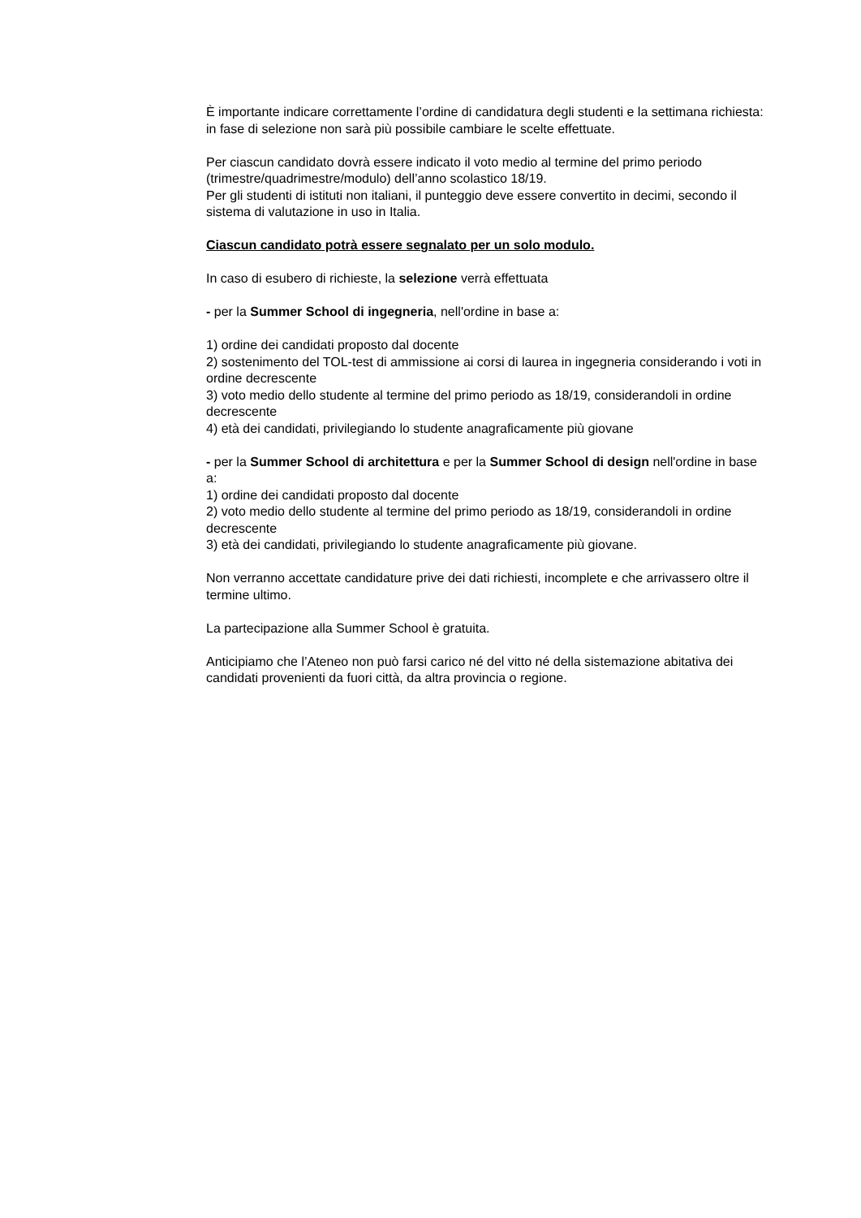È importante indicare correttamente l’ordine di candidatura degli studenti e la settimana richiesta: in fase di selezione non sarà più possibile cambiare le scelte effettuate.
Per ciascun candidato dovrà essere indicato il voto medio al termine del primo periodo (trimestre/quadrimestre/modulo) dell’anno scolastico 18/19.
Per gli studenti di istituti non italiani, il punteggio deve essere convertito in decimi, secondo il sistema di valutazione in uso in Italia.
Ciascun candidato potrà essere segnalato per un solo modulo.
In caso di esubero di richieste, la selezione verrà effettuata
- per la Summer School di ingegneria, nell'ordine in base a:
1) ordine dei candidati proposto dal docente
2) sostenimento del TOL-test di ammissione ai corsi di laurea in ingegneria considerando i voti in ordine decrescente
3) voto medio dello studente al termine del primo periodo as 18/19, considerandoli in ordine decrescente
4) età dei candidati, privilegiando lo studente anagraficamente più giovane
- per la Summer School di architettura e per la Summer School di design nell'ordine in base a:
1) ordine dei candidati proposto dal docente
2) voto medio dello studente al termine del primo periodo as 18/19, considerandoli in ordine decrescente
3) età dei candidati, privilegiando lo studente anagraficamente più giovane.
Non verranno accettate candidature prive dei dati richiesti, incomplete e che arrivassero oltre il termine ultimo.
La partecipazione alla Summer School è gratuita.
Anticipiamo che l’Ateneo non può farsi carico né del vitto né della sistemazione abitativa dei candidati provenienti da fuori città, da altra provincia o regione.